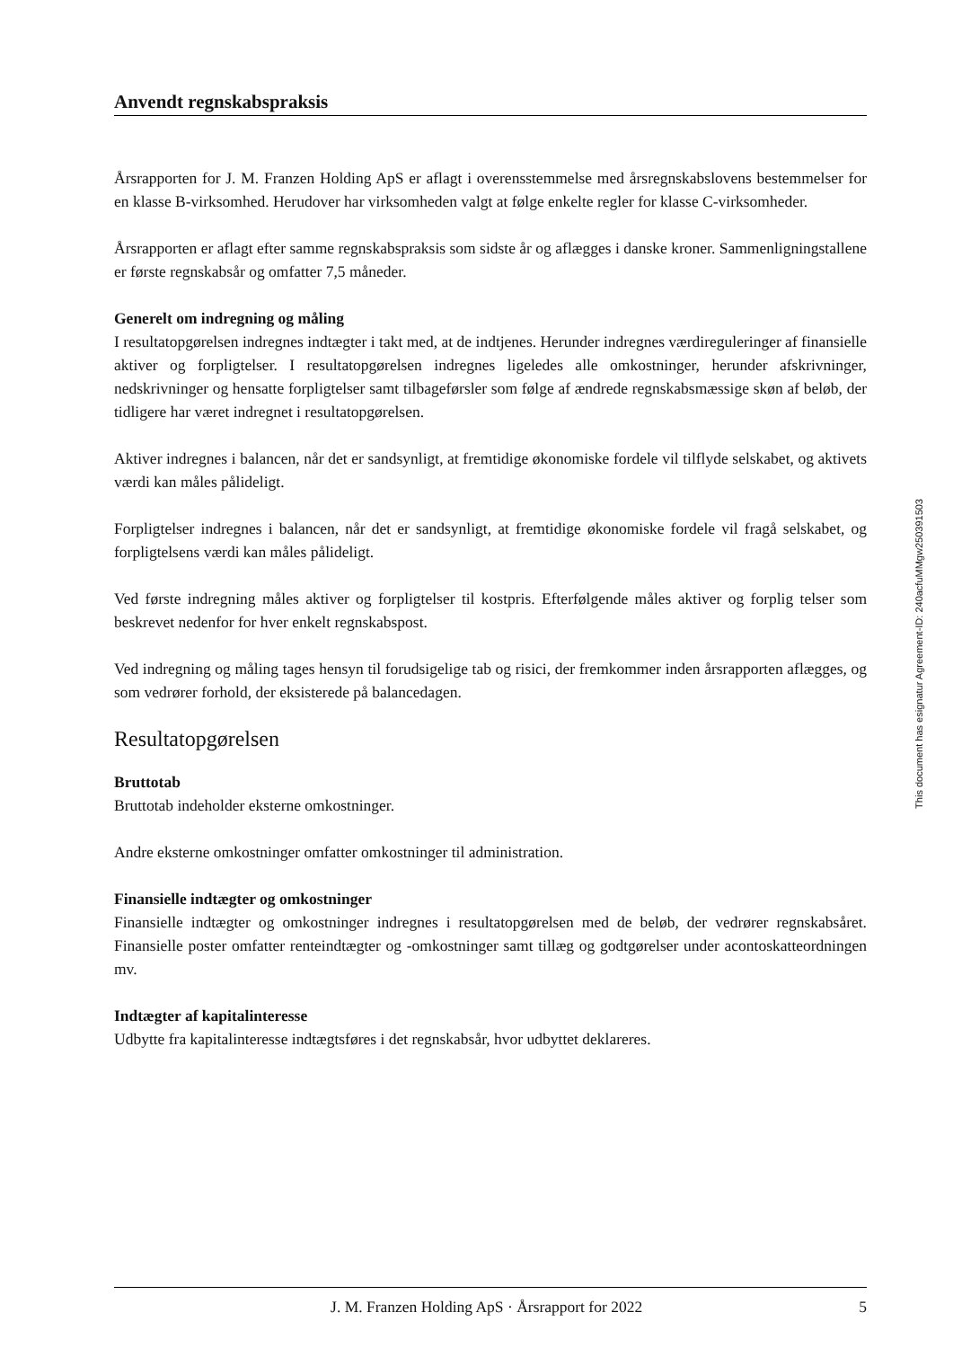Anvendt regnskabspraksis
Årsrapporten for J. M. Franzen Holding ApS er aflagt i overensstemmelse med årsregnskabslovens bestemmelser for en klasse B-virksomhed. Herudover har virksomheden valgt at følge enkelte regler for klasse C-virksomheder.
Årsrapporten er aflagt efter samme regnskabspraksis som sidste år og aflægges i danske kroner. Sammenligningstallene er første regnskabsår og omfatter 7,5 måneder.
Generelt om indregning og måling
I resultatopgørelsen indregnes indtægter i takt med, at de indtjenes. Herunder indregnes værdireguleringer af finansielle aktiver og forpligtelser. I resultatopgørelsen indregnes ligeledes alle omkostninger, herunder afskrivninger, nedskrivninger og hensatte forpligtelser samt tilbageførsler som følge af ændrede regnskabsmæssige skøn af beløb, der tidligere har været indregnet i resultatopgørelsen.
Aktiver indregnes i balancen, når det er sandsynligt, at fremtidige økonomiske fordele vil tilflyde selskabet, og aktivets værdi kan måles pålideligt.
Forpligtelser indregnes i balancen, når det er sandsynligt, at fremtidige økonomiske fordele vil fragå selskabet, og forpligtelsens værdi kan måles pålideligt.
Ved første indregning måles aktiver og forpligtelser til kostpris. Efterfølgende måles aktiver og forplig telser som beskrevet nedenfor for hver enkelt regnskabspost.
Ved indregning og måling tages hensyn til forudsigelige tab og risici, der fremkommer inden årsrapporten aflægges, og som vedrører forhold, der eksisterede på balancedagen.
Resultatopgørelsen
Bruttotab
Bruttotab indeholder eksterne omkostninger.
Andre eksterne omkostninger omfatter omkostninger til administration.
Finansielle indtægter og omkostninger
Finansielle indtægter og omkostninger indregnes i resultatopgørelsen med de beløb, der vedrører regnskabsåret. Finansielle poster omfatter renteindtægter og -omkostninger samt tillæg og godtgørelser under acontoskatteordningen mv.
Indtægter af kapitalinteresse
Udbytte fra kapitalinteresse indtægtsføres i det regnskabsår, hvor udbyttet deklareres.
This document has esignatur Agreement-ID: 240acfuMMgw250391503
J. M. Franzen Holding ApS · Årsrapport for 2022 5